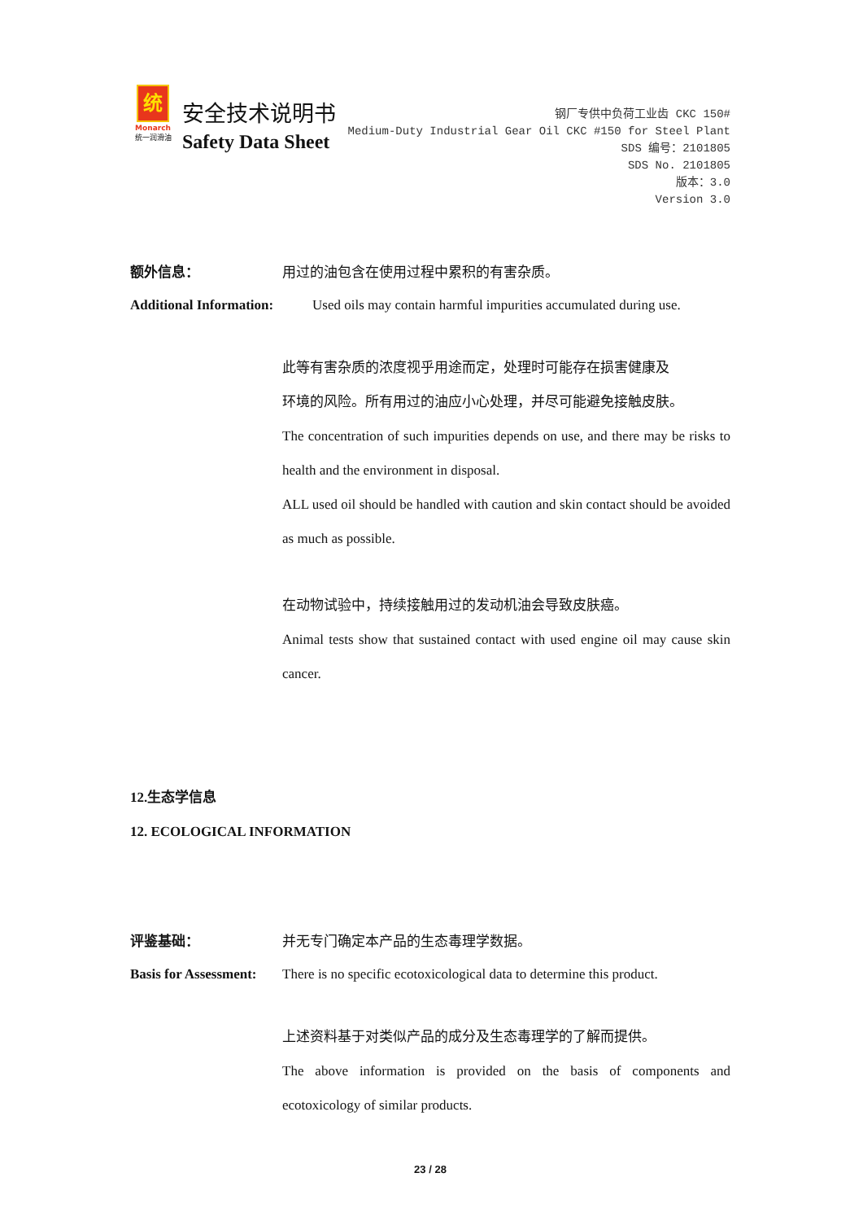统
Monarch
统一润滑油
安全技术说明书
Safety Data Sheet
钢厂专供中负荷工业齿 CKC 150#
Medium-Duty Industrial Gear Oil CKC #150 for Steel Plant
SDS 编号：2101805
SDS No. 2101805
版本：3.0
Version 3.0
额外信息： 用过的油包含在使用过程中累积的有害杂质。
Additional Information:
Used oils may contain harmful impurities accumulated during use.
此等有害杂质的浓度视乎用途而定，处理时可能存在损害健康及
环境的风险。所有用过的油应小心处理，并尽可能避免接触皮肤。
The concentration of such impurities depends on use, and there may be risks to health and the environment in disposal.
ALL used oil should be handled with caution and skin contact should be avoided as much as possible.
在动物试验中，持续接触用过的发动机油会导致皮肤癌。
Animal tests show that sustained contact with used engine oil may cause skin cancer.
12.生态学信息
12. ECOLOGICAL INFORMATION
评鉴基础： 并无专门确定本产品的生态毒理学数据。
Basis for Assessment:
There is no specific ecotoxicological data to determine this product.
上述资料基于对类似产品的成分及生态毒理学的了解而提供。
The above information is provided on the basis of components and ecotoxicology of similar products.
23 / 28